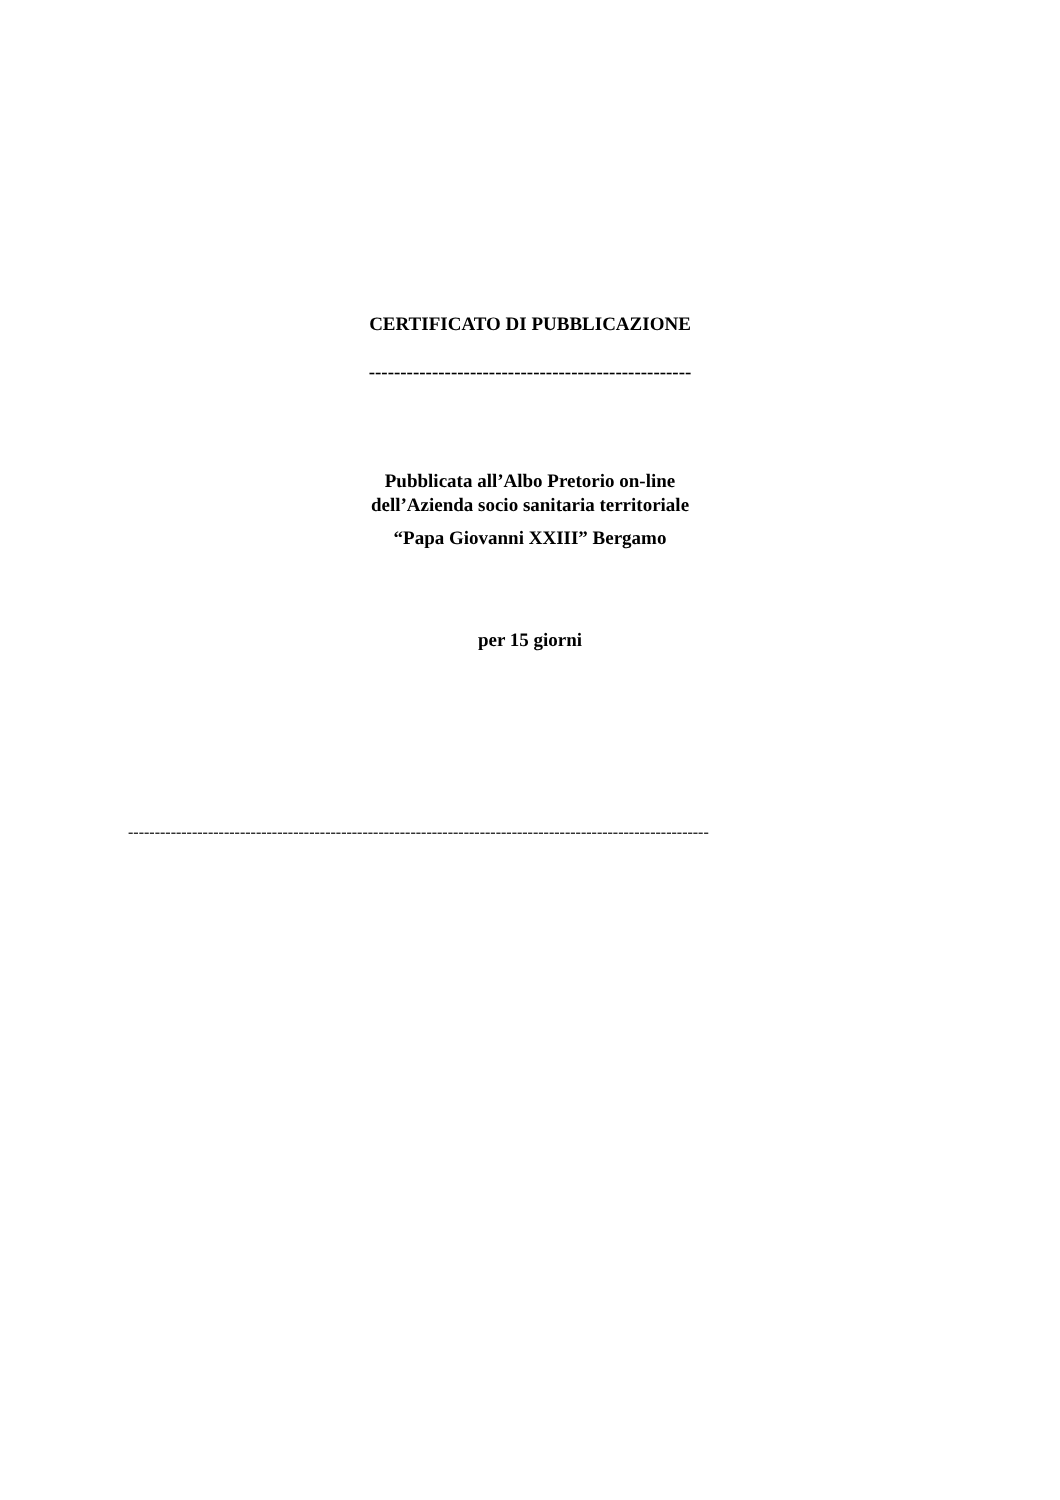CERTIFICATO DI PUBBLICAZIONE
---------------------------------------------------
Pubblicata all’Albo Pretorio on-line
dell’Azienda socio sanitaria territoriale
“Papa Giovanni XXIII” Bergamo
per 15 giorni
-------------------------------------------------------------------------------------------------------------